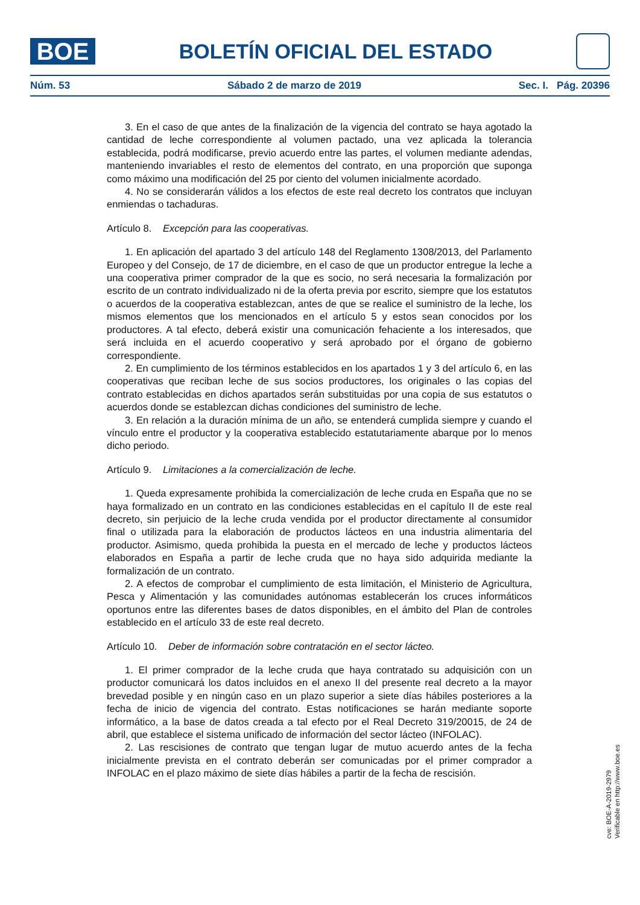BOE
BOLETÍN OFICIAL DEL ESTADO
Núm. 53 Sábado 2 de marzo de 2019 Sec. I. Pág. 20396
3. En el caso de que antes de la finalización de la vigencia del contrato se haya agotado la cantidad de leche correspondiente al volumen pactado, una vez aplicada la tolerancia establecida, podrá modificarse, previo acuerdo entre las partes, el volumen mediante adendas, manteniendo invariables el resto de elementos del contrato, en una proporción que suponga como máximo una modificación del 25 por ciento del volumen inicialmente acordado.
4. No se considerarán válidos a los efectos de este real decreto los contratos que incluyan enmiendas o tachaduras.
Artículo 8. Excepción para las cooperativas.
1. En aplicación del apartado 3 del artículo 148 del Reglamento 1308/2013, del Parlamento Europeo y del Consejo, de 17 de diciembre, en el caso de que un productor entregue la leche a una cooperativa primer comprador de la que es socio, no será necesaria la formalización por escrito de un contrato individualizado ni de la oferta previa por escrito, siempre que los estatutos o acuerdos de la cooperativa establezcan, antes de que se realice el suministro de la leche, los mismos elementos que los mencionados en el artículo 5 y estos sean conocidos por los productores. A tal efecto, deberá existir una comunicación fehaciente a los interesados, que será incluida en el acuerdo cooperativo y será aprobado por el órgano de gobierno correspondiente.
2. En cumplimiento de los términos establecidos en los apartados 1 y 3 del artículo 6, en las cooperativas que reciban leche de sus socios productores, los originales o las copias del contrato establecidas en dichos apartados serán substituidas por una copia de sus estatutos o acuerdos donde se establezcan dichas condiciones del suministro de leche.
3. En relación a la duración mínima de un año, se entenderá cumplida siempre y cuando el vínculo entre el productor y la cooperativa establecido estatutariamente abarque por lo menos dicho periodo.
Artículo 9. Limitaciones a la comercialización de leche.
1. Queda expresamente prohibida la comercialización de leche cruda en España que no se haya formalizado en un contrato en las condiciones establecidas en el capítulo II de este real decreto, sin perjuicio de la leche cruda vendida por el productor directamente al consumidor final o utilizada para la elaboración de productos lácteos en una industria alimentaria del productor. Asimismo, queda prohibida la puesta en el mercado de leche y productos lácteos elaborados en España a partir de leche cruda que no haya sido adquirida mediante la formalización de un contrato.
2. A efectos de comprobar el cumplimiento de esta limitación, el Ministerio de Agricultura, Pesca y Alimentación y las comunidades autónomas establecerán los cruces informáticos oportunos entre las diferentes bases de datos disponibles, en el ámbito del Plan de controles establecido en el artículo 33 de este real decreto.
Artículo 10. Deber de información sobre contratación en el sector lácteo.
1. El primer comprador de la leche cruda que haya contratado su adquisición con un productor comunicará los datos incluidos en el anexo II del presente real decreto a la mayor brevedad posible y en ningún caso en un plazo superior a siete días hábiles posteriores a la fecha de inicio de vigencia del contrato. Estas notificaciones se harán mediante soporte informático, a la base de datos creada a tal efecto por el Real Decreto 319/20015, de 24 de abril, que establece el sistema unificado de información del sector lácteo (INFOLAC).
2. Las rescisiones de contrato que tengan lugar de mutuo acuerdo antes de la fecha inicialmente prevista en el contrato deberán ser comunicadas por el primer comprador a INFOLAC en el plazo máximo de siete días hábiles a partir de la fecha de rescisión.
cve: BOE-A-2019-2979
Verificable en http://www.boe.es